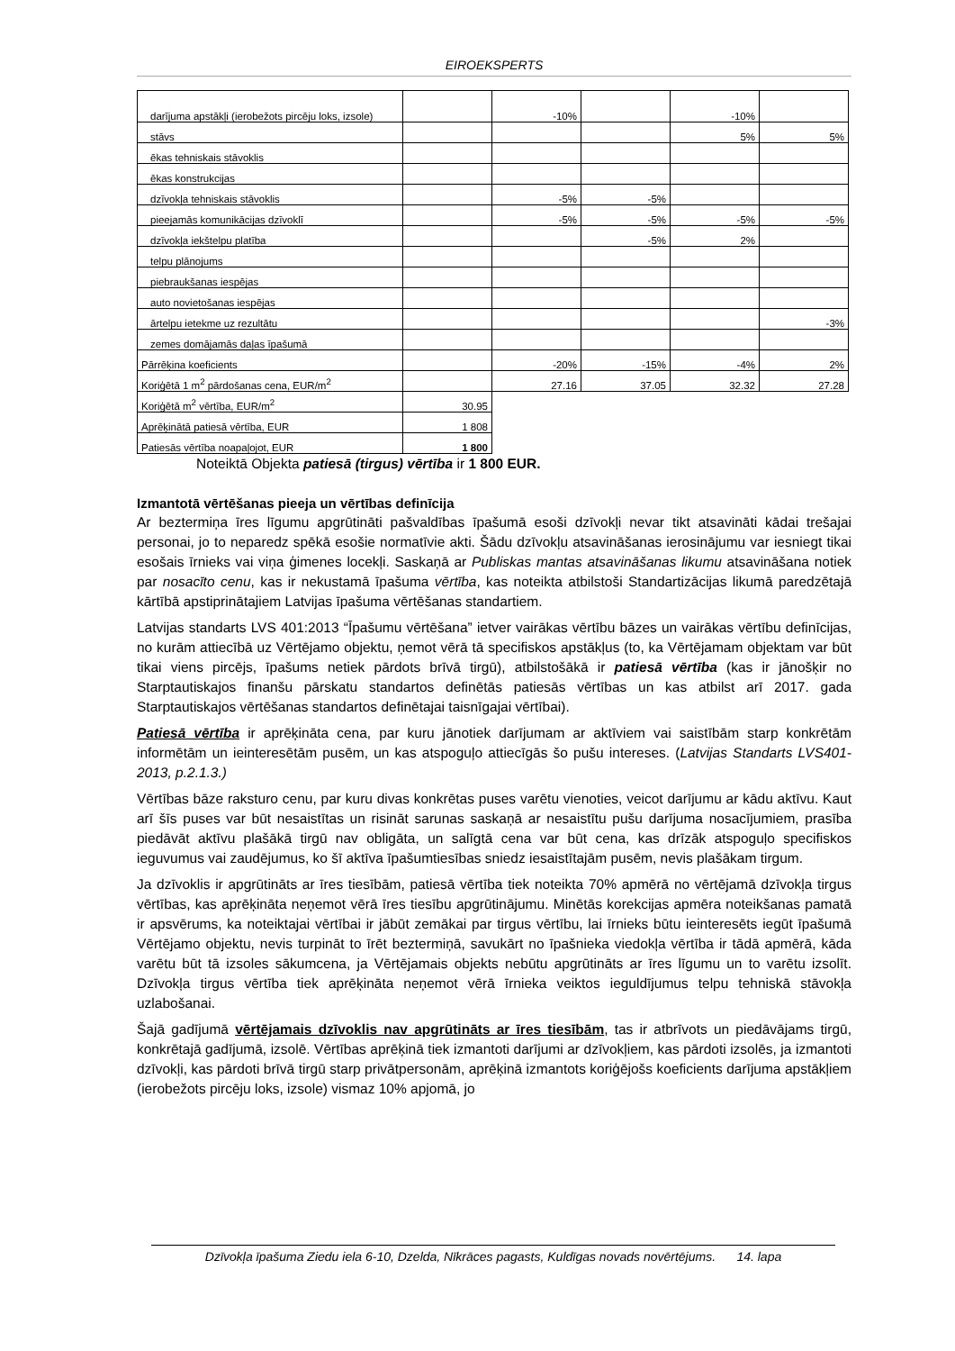EIROEKSPERTS
| darījuma apstākļi (ierobežots pircēju loks, izsole) | | -10% | | -10% | |
| stāvs | | | | 5% | 5% |
| ēkas tehniskais stāvoklis | | | | | |
| ēkas konstrukcijas | | | | | |
| dzīvokļa tehniskais stāvoklis | | -5% | -5% | | |
| pieejamās komunikācijas dzīvoklī | | -5% | -5% | -5% | -5% |
| dzīvokļa iekštelpu platība | | | -5% | 2% | |
| telpu plānojums | | | | | |
| piebraukšanas iespējas | | | | | |
| auto novietošanas iespējas | | | | | |
| ārtelpu ietekme uz rezultātu | | | | | -3% |
| zemes domājamās daļas īpašumā | | | | | |
| Pārrēķina koeficients | | -20% | -15% | -4% | 2% |
| Koriģētā 1 m<sup>2</sup> pārdošanas cena, EUR/m<sup>2</sup> | | 27.16 | 37.05 | 32.32 | 27.28 |
| Koriģētā m<sup>2</sup> vērtība, EUR/m<sup>2</sup> | 30.95 | | | | |
| Aprēķinātā patiesā vērtība, EUR | 1 808 | | | | |
| Patiesās vērtība noapaļojot, EUR | 1 800 | | | | |
Noteiktā Objekta patiesā (tirgus) vērtība ir 1 800 EUR.
Izmantotā vērtēšanas pieeja un vērtības definīcija
Ar beztermiņa īres līgumu apgrūtināti pašvaldības īpašumā esoši dzīvokļi nevar tikt atsavināti kādai trešajai personai, jo to neparedz spēkā esošie normatīvie akti. Šādu dzīvokļu atsavināšanas ierosinājumu var iesniegt tikai esošais īrnieks vai viņa ģimenes locekļi. Saskaņā ar Publiskas mantas atsavināšanas likumu atsavināšana notiek par nosacīto cenu, kas ir nekustamā īpašuma vērtība, kas noteikta atbilstoši Standartizācijas likumā paredzētajā kārtībā apstiprinātajiem Latvijas īpašuma vērtēšanas standartiem.
Latvijas standarts LVS 401:2013 “Īpašumu vērtēšana” ietver vairākas vērtību bāzes un vairākas vērtību definīcijas, no kurām attiecībā uz Vērtējamo objektu, ņemot vērā tā specifiskos apstākļus (to, ka Vērtējamam objektam var būt tikai viens pircējs, īpašums netiek pārdots brīvā tirgū), atbilstošākā ir patiesā vērtība (kas ir jānošķir no Starptautiskajos finanšu pārskatu standartos definētās patiesās vērtības un kas atbilst arī 2017. gada Starptautiskajos vērtēšanas standartos definētajai taisnīgajai vērtībai).
Patiesā vērtība ir aprēķināta cena, par kuru jānotiek darījumam ar aktīviem vai saistībām starp konkrētām informētām un ieinteresētām pusēm, un kas atspoguļo attiecīgās šo pušu intereses. (Latvijas Standarts LVS401-2013, p.2.1.3.)
Vērtības bāze raksturo cenu, par kuru divas konkrētas puses varētu vienoties, veicot darījumu ar kādu aktīvu. Kaut arī šīs puses var būt nesaistītas un risināt sarunas saskaņā ar nesaistītu pušu darījuma nosacījumiem, prasība piedāvāt aktīvu plašākā tirgū nav obligāta, un salīgtā cena var būt cena, kas drīzāk atspoguļo specifiskos ieguvumus vai zaudējumus, ko šī aktīva īpašumtiesības sniedz iesaistītajām pusēm, nevis plašākam tirgum.
Ja dzīvoklis ir apgrūtināts ar īres tiesībām, patiesā vērtība tiek noteikta 70% apmērā no vērtējamā dzīvokļa tirgus vērtības, kas aprēķināta neņemot vērā īres tiesību apgrūtinājumu. Minētās korekcijas apmēra noteikšanas pamatā ir apsvērums, ka noteiktajai vērtībai ir jābūt zemākai par tirgus vērtību, lai īrnieks būtu ieinteresēts iegūt īpašumā Vērtējamo objektu, nevis turpināt to īrēt beztermiņā, savukārt no īpašnieka viedokļa vērtība ir tādā apmērā, kāda varētu būt tā izsoles sākumcena, ja Vērtējamais objekts nebūtu apgrūtināts ar īres līgumu un to varētu izsolīt. Dzīvokļa tirgus vērtība tiek aprēķināta neņemot vērā īrnieka veiktos ieguldījumus telpu tehniskā stāvokļa uzlabošanai.
Šajā gadījumā vērtējamais dzīvoklis nav apgrūtināts ar īres tiesībām, tas ir atbrīvots un piedāvājams tirgū, konkrētajā gadījumā, izsolē. Vērtības aprēķinā tiek izmantoti darījumi ar dzīvokļiem, kas pārdoti izsolēs, ja izmantoti dzīvokļi, kas pārdoti brīvā tirgū starp privātpersonām, aprēķinā izmantots koriģējošs koeficients darījuma apstākļiem (ierobežots pircēju loks, izsole) vismaz 10% apjomā, jo
Dzīvokļa īpašuma Ziedu iela 6-10, Dzelda, Nīkrāces pagasts, Kuldīgas novads novērtējums. 14. lapa